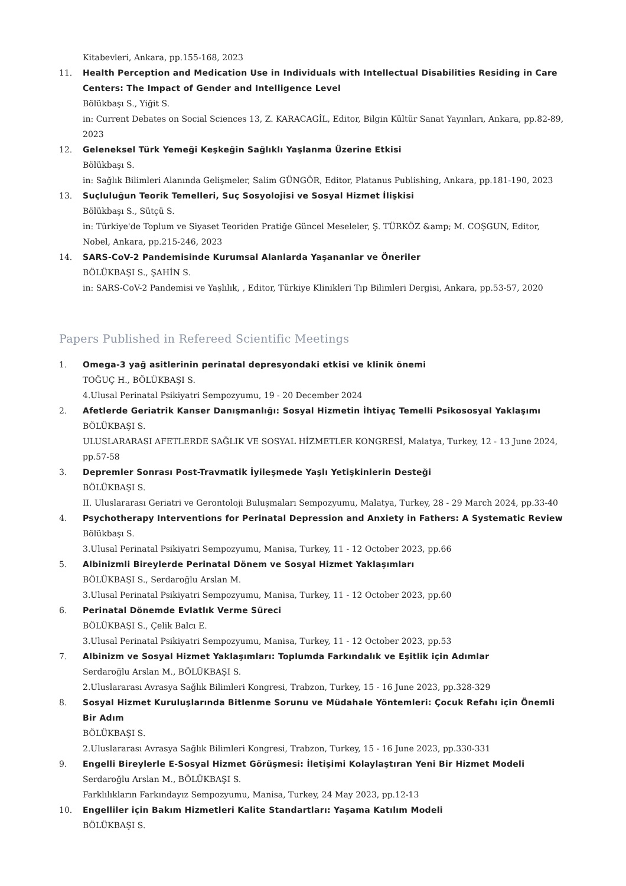Kitabevleri, Ankara, pp.155-168, 2023
11. Health Perception and Medication Use in Individuals with Intellectual Disabilities Residing in Care Centers: The Impact of Gender and Intelligence Level
Bölükbaşı S., Yiğit S.
in: Current Debates on Social Sciences 13, Z. KARACAGİL, Editor, Bilgin Kültür Sanat Yayınları, Ankara, pp.82-89, 2023
12. Geleneksel Türk Yemeği Keşkeğin Sağlıklı Yaşlanma Üzerine Etkisi
Bölükbaşı S.
in: Sağlık Bilimleri Alanında Gelişmeler, Salim GÜNGÖR, Editor, Platanus Publishing, Ankara, pp.181-190, 2023
13. Suçluluğun Teorik Temelleri, Suç Sosyolojisi ve Sosyal Hizmet İlişkisi
Bölükbaşı S., Sütçü S.
in: Türkiye'de Toplum ve Siyaset Teoriden Pratiğe Güncel Meseleler, Ş. TÜRKÖZ &amp; M. COŞGUN, Editor, Nobel, Ankara, pp.215-246, 2023
14. SARS-CoV-2 Pandemisinde Kurumsal Alanlarda Yaşananlar ve Öneriler
BÖLÜKBAŞI S., ŞAHİN S.
in: SARS-CoV-2 Pandemisi ve Yaşlılık, , Editor, Türkiye Klinikleri Tıp Bilimleri Dergisi, Ankara, pp.53-57, 2020
Papers Published in Refereed Scientific Meetings
1. Omega-3 yağ asitlerinin perinatal depresyondaki etkisi ve klinik önemi
TOĞUÇ H., BÖLÜKBAŞI S.
4.Ulusal Perinatal Psikiyatri Sempozyumu, 19 - 20 December 2024
2. Afetlerde Geriatrik Kanser Danışmanlığı: Sosyal Hizmetin İhtiyaç Temelli Psikososyal Yaklaşımı
BÖLÜKBAŞI S.
ULUSLARARASI AFETLERDE SAĞLIK VE SOSYAL HİZMETLER KONGRESİ, Malatya, Turkey, 12 - 13 June 2024, pp.57-58
3. Depremler Sonrası Post-Travmatik İyileşmede Yaşlı Yetişkinlerin Desteği
BÖLÜKBAŞI S.
II. Uluslararası Geriatri ve Gerontoloji Buluşmaları Sempozyumu, Malatya, Turkey, 28 - 29 March 2024, pp.33-40
4. Psychotherapy Interventions for Perinatal Depression and Anxiety in Fathers: A Systematic Review
Bölükbaşı S.
3.Ulusal Perinatal Psikiyatri Sempozyumu, Manisa, Turkey, 11 - 12 October 2023, pp.66
5. Albinizmli Bireylerde Perinatal Dönem ve Sosyal Hizmet Yaklaşımları
BÖLÜKBAŞI S., Serdaroğlu Arslan M.
3.Ulusal Perinatal Psikiyatri Sempozyumu, Manisa, Turkey, 11 - 12 October 2023, pp.60
6. Perinatal Dönemde Evlatlık Verme Süreci
BÖLÜKBAŞI S., Çelik Balcı E.
3.Ulusal Perinatal Psikiyatri Sempozyumu, Manisa, Turkey, 11 - 12 October 2023, pp.53
7. Albinizm ve Sosyal Hizmet Yaklaşımları: Toplumda Farkındalık ve Eşitlik için Adımlar
Serdaroğlu Arslan M., BÖLÜKBAŞI S.
2.Uluslararası Avrasya Sağlık Bilimleri Kongresi, Trabzon, Turkey, 15 - 16 June 2023, pp.328-329
8. Sosyal Hizmet Kuruluşlarında Bitlenme Sorunu ve Müdahale Yöntemleri: Çocuk Refahı için Önemli Bir Adım
BÖLÜKBAŞI S.
2.Uluslararası Avrasya Sağlık Bilimleri Kongresi, Trabzon, Turkey, 15 - 16 June 2023, pp.330-331
9. Engelli Bireylerle E-Sosyal Hizmet Görüşmesi: İletişimi Kolaylaştıran Yeni Bir Hizmet Modeli
Serdaroğlu Arslan M., BÖLÜKBAŞI S.
Farklılıkların Farkındayız Sempozyumu, Manisa, Turkey, 24 May 2023, pp.12-13
10. Engelliler için Bakım Hizmetleri Kalite Standartları: Yaşama Katılım Modeli
BÖLÜKBAŞI S.